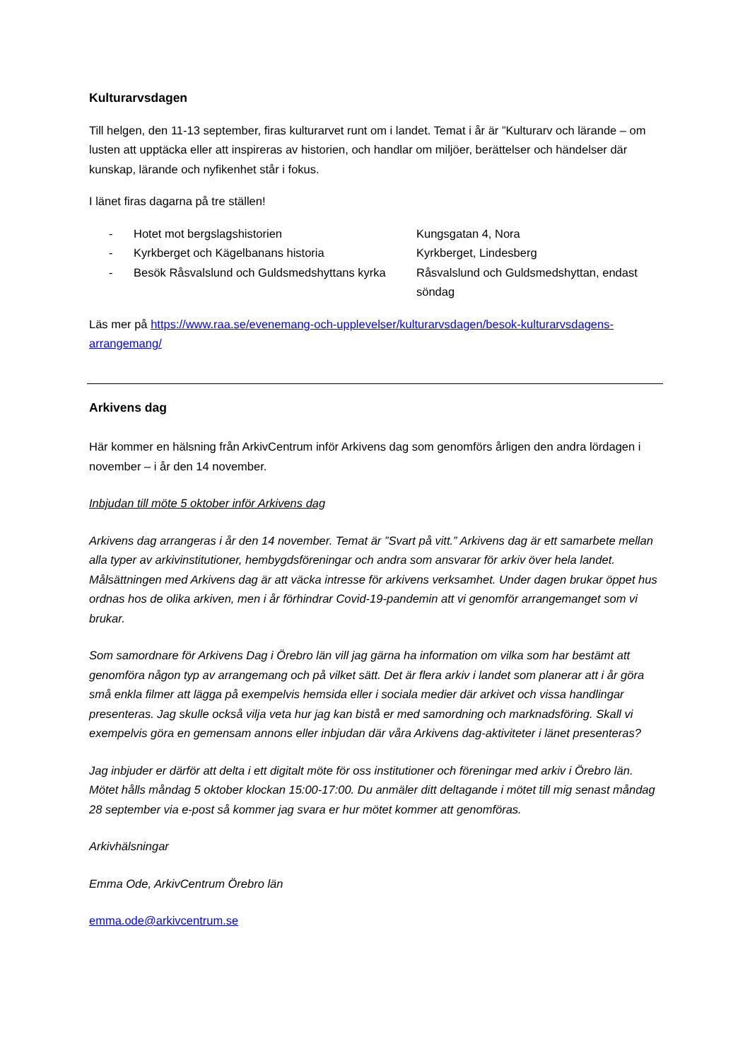Kulturarvsdagen
Till helgen, den 11-13 september, firas kulturarvet runt om i landet. Temat i år är ”Kulturarv och lärande – om lusten att upptäcka eller att inspireras av historien, och handlar om miljöer, berättelser och händelser där kunskap, lärande och nyfikenhet står i fokus.
I länet firas dagarna på tre ställen!
| - | Hotet mot bergslagshistorien | Kungsgatan 4, Nora |
| - | Kyrkberget och Kägelbanans historia | Kyrkberget, Lindesberg |
| - | Besök Råsvalslund och Guldsmedshyttans kyrka | Råsvalslund och Guldsmedshyttan, endast söndag |
Läs mer på https://www.raa.se/evenemang-och-upplevelser/kulturarvsdagen/besok-kulturarvsdagens-arrangemang/
Arkivens dag
Här kommer en hälsning från ArkivCentrum inför Arkivens dag som genomförs årligen den andra lördagen i november – i år den 14 november.
Inbjudan till möte 5 oktober inför Arkivens dag
Arkivens dag arrangeras i år den 14 november. Temat är ”Svart på vitt.” Arkivens dag är ett samarbete mellan alla typer av arkivinstitutioner, hembygdsföreningar och andra som ansvarar för arkiv över hela landet. Målsättningen med Arkivens dag är att väcka intresse för arkivens verksamhet. Under dagen brukar öppet hus ordnas hos de olika arkiven, men i år förhindrar Covid-19-pandemin att vi genomför arrangemanget som vi brukar.
Som samordnare för Arkivens Dag i Örebro län vill jag gärna ha information om vilka som har bestämt att genomföra någon typ av arrangemang och på vilket sätt. Det är flera arkiv i landet som planerar att i år göra små enkla filmer att lägga på exempelvis hemsida eller i sociala medier där arkivet och vissa handlingar presenteras. Jag skulle också vilja veta hur jag kan bistå er med samordning och marknadsföring. Skall vi exempelvis göra en gemensam annons eller inbjudan där våra Arkivens dag-aktiviteter i länet presenteras?
Jag inbjuder er därför att delta i ett digitalt möte för oss institutioner och föreningar med arkiv i Örebro län. Mötet hålls måndag 5 oktober klockan 15:00-17:00. Du anmäler ditt deltagande i mötet till mig senast måndag 28 september via e-post så kommer jag svara er hur mötet kommer att genomföras.
Arkivhälsningar
Emma Ode, ArkivCentrum Örebro län
emma.ode@arkivcentrum.se